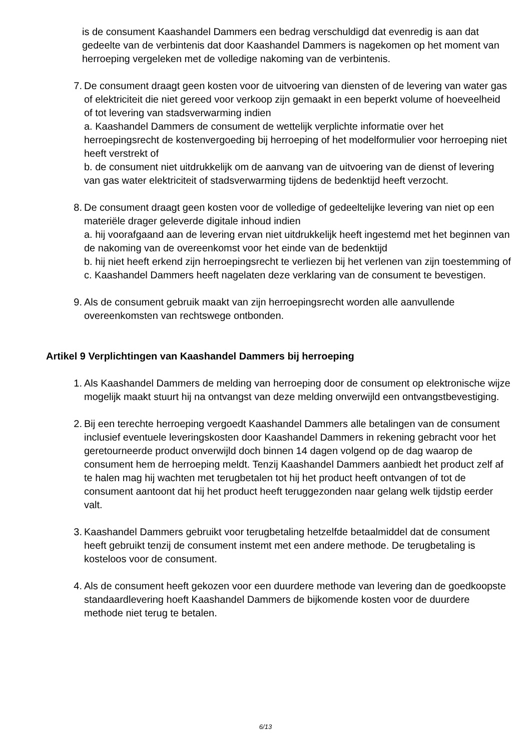is de consument Kaashandel Dammers een bedrag verschuldigd dat evenredig is aan dat gedeelte van de verbintenis dat door Kaashandel Dammers is nagekomen op het moment van herroeping vergeleken met de volledige nakoming van de verbintenis.
7. De consument draagt geen kosten voor de uitvoering van diensten of de levering van water gas of elektriciteit die niet gereed voor verkoop zijn gemaakt in een beperkt volume of hoeveelheid of tot levering van stadsverwarming indien
a. Kaashandel Dammers de consument de wettelijk verplichte informatie over het herroepingsrecht de kostenvergoeding bij herroeping of het modelformulier voor herroeping niet heeft verstrekt of
b. de consument niet uitdrukkelijk om de aanvang van de uitvoering van de dienst of levering van gas water elektriciteit of stadsverwarming tijdens de bedenktijd heeft verzocht.
8. De consument draagt geen kosten voor de volledige of gedeeltelijke levering van niet op een materiële drager geleverde digitale inhoud indien
a. hij voorafgaand aan de levering ervan niet uitdrukkelijk heeft ingestemd met het beginnen van de nakoming van de overeenkomst voor het einde van de bedenktijd
b. hij niet heeft erkend zijn herroepingsrecht te verliezen bij het verlenen van zijn toestemming of
c. Kaashandel Dammers heeft nagelaten deze verklaring van de consument te bevestigen.
9. Als de consument gebruik maakt van zijn herroepingsrecht worden alle aanvullende overeenkomsten van rechtswege ontbonden.
Artikel 9 Verplichtingen van Kaashandel Dammers bij herroeping
1. Als Kaashandel Dammers de melding van herroeping door de consument op elektronische wijze mogelijk maakt stuurt hij na ontvangst van deze melding onverwijld een ontvangstbevestiging.
2. Bij een terechte herroeping vergoedt Kaashandel Dammers alle betalingen van de consument inclusief eventuele leveringskosten door Kaashandel Dammers in rekening gebracht voor het geretourneerde product onverwijld doch binnen 14 dagen volgend op de dag waarop de consument hem de herroeping meldt. Tenzij Kaashandel Dammers aanbiedt het product zelf af te halen mag hij wachten met terugbetalen tot hij het product heeft ontvangen of tot de consument aantoont dat hij het product heeft teruggezonden naar gelang welk tijdstip eerder valt.
3. Kaashandel Dammers gebruikt voor terugbetaling hetzelfde betaalmiddel dat de consument heeft gebruikt tenzij de consument instemt met een andere methode. De terugbetaling is kosteloos voor de consument.
4. Als de consument heeft gekozen voor een duurdere methode van levering dan de goedkoopste standaardlevering hoeft Kaashandel Dammers de bijkomende kosten voor de duurdere methode niet terug te betalen.
6/13